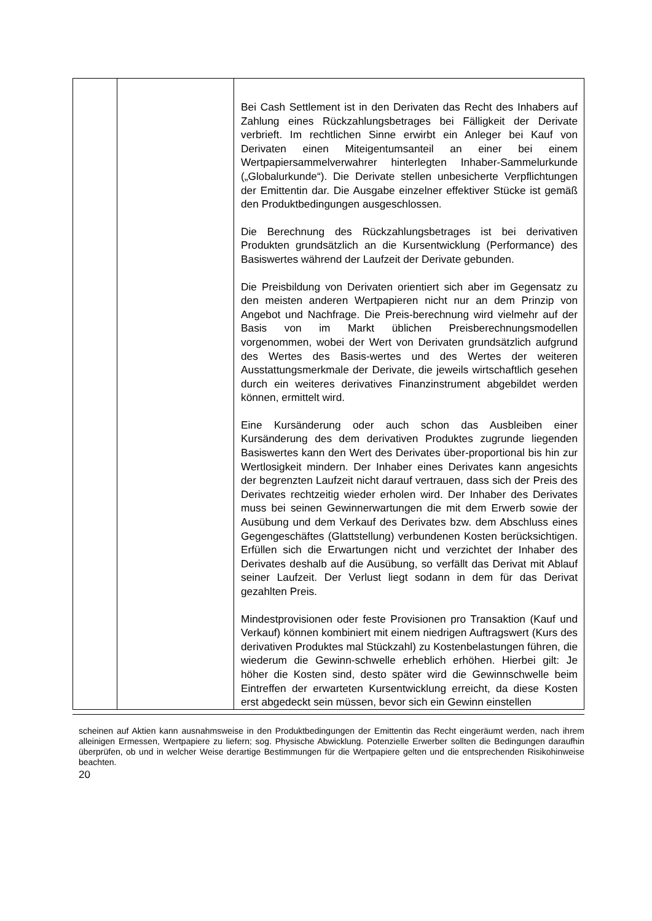| | | Bei Cash Settlement ist in den Derivaten das Recht des Inhabers auf Zahlung eines Rückzahlungsbetrages bei Fälligkeit der Derivate verbrieft. Im rechtlichen Sinne erwirbt ein Anleger bei Kauf von Derivaten einen Miteigentumsanteil an einer bei einem Wertpapiersammelverwahrer hinterlegten Inhaber-Sammelurkunde („Globalurkunde“). Die Derivate stellen unbesicherte Verpflichtungen der Emittentin dar. Die Ausgabe einzelner effektiver Stücke ist gemäß den Produktbedingungen ausgeschlossen. Die Berechnung des Rückzahlungsbetrages ist bei derivativen Produkten grundsätzlich an die Kursentwicklung (Performance) des Basiswertes während der Laufzeit der Derivate gebunden. Die Preisbildung von Derivaten orientiert sich aber im Gegensatz zu den meisten anderen Wertpapieren nicht nur an dem Prinzip von Angebot und Nachfrage. Die Preis-berechnung wird vielmehr auf der Basis von im Markt üblichen Preisberechnungsmodellen vorgenommen, wobei der Wert von Derivaten grundsätzlich aufgrund des Wertes des Basis-wertes und des Wertes der weiteren Ausstattungsmerkmale der Derivate, die jeweils wirtschaftlich gesehen durch ein weiteres derivatives Finanzinstrument abgebildet werden können, ermittelt wird. Eine Kursänderung oder auch schon das Ausbleiben einer Kursänderung des dem derivativen Produktes zugrunde liegenden Basiswertes kann den Wert des Derivates über-proportional bis hin zur Wertlosigkeit mindern. Der Inhaber eines Derivates kann angesichts der begrenzten Laufzeit nicht darauf vertrauen, dass sich der Preis des Derivates rechtzeitig wieder erholen wird. Der Inhaber des Derivates muss bei seinen Gewinnerwartungen die mit dem Erwerb sowie der Ausübung und dem Verkauf des Derivates bzw. dem Abschluss eines Gegengeschäftes (Glattstellung) verbundenen Kosten berücksichtigen. Erfüllen sich die Erwartungen nicht und verzichtet der Inhaber des Derivates deshalb auf die Ausübung, so verfällt das Derivat mit Ablauf seiner Laufzeit. Der Verlust liegt sodann in dem für das Derivat gezahlten Preis. Mindestprovisionen oder feste Provisionen pro Transaktion (Kauf und Verkauf) können kombiniert mit einem niedrigen Auftragswert (Kurs des derivativen Produktes mal Stückzahl) zu Kostenbelastungen führen, die wiederum die Gewinn-schwelle erheblich erhöhen. Hierbei gilt: Je höher die Kosten sind, desto später wird die Gewinnschwelle beim Eintreffen der erwarteten Kursentwicklung erreicht, da diese Kosten erst abgedeckt sein müssen, bevor sich ein Gewinn einstellen |
scheinen auf Aktien kann ausnahmsweise in den Produktbedingungen der Emittentin das Recht eingeräumt werden, nach ihrem alleinigen Ermessen, Wertpapiere zu liefern; sog. Physische Abwicklung. Potenzielle Erwerber sollten die Bedingungen daraufhin überprüfen, ob und in welcher Weise derartige Bestimmungen für die Wertpapiere gelten und die entsprechenden Risikohinweise beachten.
20